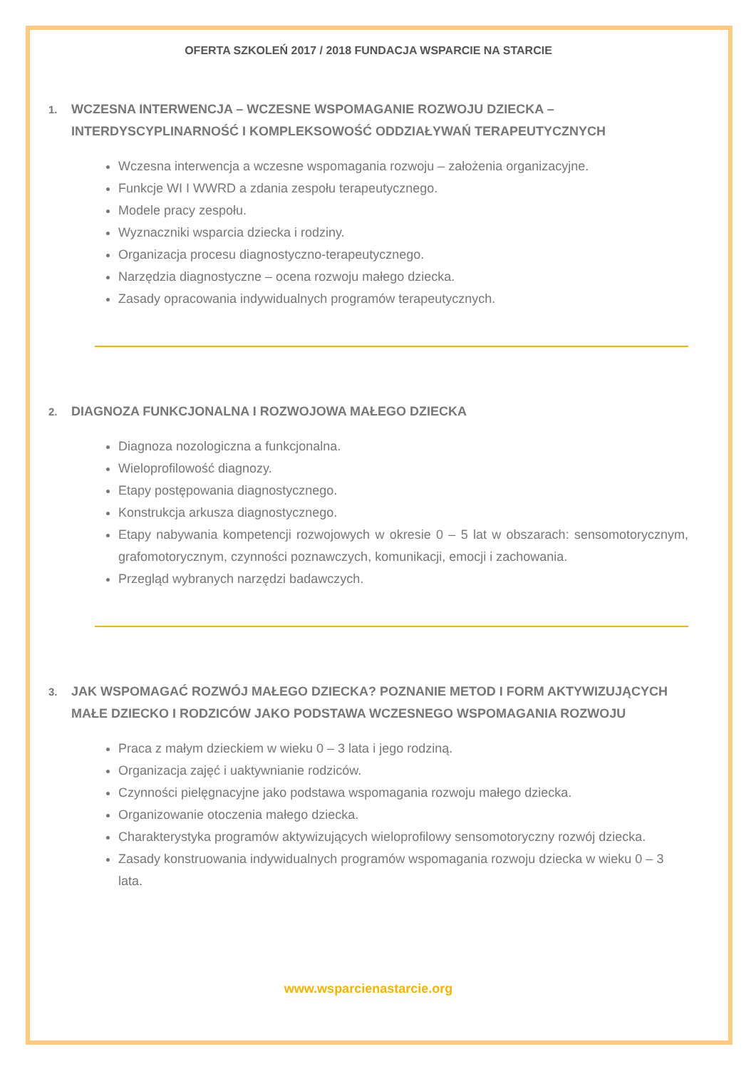OFERTA SZKOLEŃ 2017 / 2018 FUNDACJA WSPARCIE NA STARCIE
1. WCZESNA INTERWENCJA – WCZESNE WSPOMAGANIE ROZWOJU DZIECKA – INTERDYSCYPLINARNOŚĆ I KOMPLEKSOWOŚĆ ODDZIAŁYWAŃ TERAPEUTYCZNYCH
Wczesna interwencja a wczesne wspomagania rozwoju – założenia organizacyjne.
Funkcje WI I WWRD a zdania zespołu terapeutycznego.
Modele pracy zespołu.
Wyznaczniki wsparcia dziecka i rodziny.
Organizacja procesu diagnostyczno-terapeutycznego.
Narzędzia diagnostyczne – ocena rozwoju małego dziecka.
Zasady opracowania indywidualnych programów terapeutycznych.
2. DIAGNOZA FUNKCJONALNA I ROZWOJOWA MAŁEGO DZIECKA
Diagnoza nozologiczna a funkcjonalna.
Wieloprofilowość diagnozy.
Etapy postępowania diagnostycznego.
Konstrukcja arkusza diagnostycznego.
Etapy nabywania kompetencji rozwojowych w okresie 0 – 5 lat w obszarach: sensomotorycznym, grafomotorycznym, czynności poznawczych, komunikacji, emocji i zachowania.
Przegląd wybranych narzędzi badawczych.
3. JAK WSPOMAGAĆ ROZWÓJ MAŁEGO DZIECKA? POZNANIE METOD I FORM AKTYWIZUJĄCYCH MAŁE DZIECKO I RODZICÓW JAKO PODSTAWA WCZESNEGO WSPOMAGANIA ROZWOJU
Praca z małym dzieckiem w wieku 0 – 3 lata i jego rodziną.
Organizacja zajęć i uaktywnianie rodziców.
Czynności pielęgnacyjne jako podstawa wspomagania rozwoju małego dziecka.
Organizowanie otoczenia małego dziecka.
Charakterystyka programów aktywizujących wieloprofilowy sensomotoryczny rozwój dziecka.
Zasady konstruowania indywidualnych programów wspomagania rozwoju dziecka w wieku 0 – 3 lata.
www.wsparcienastarcie.org